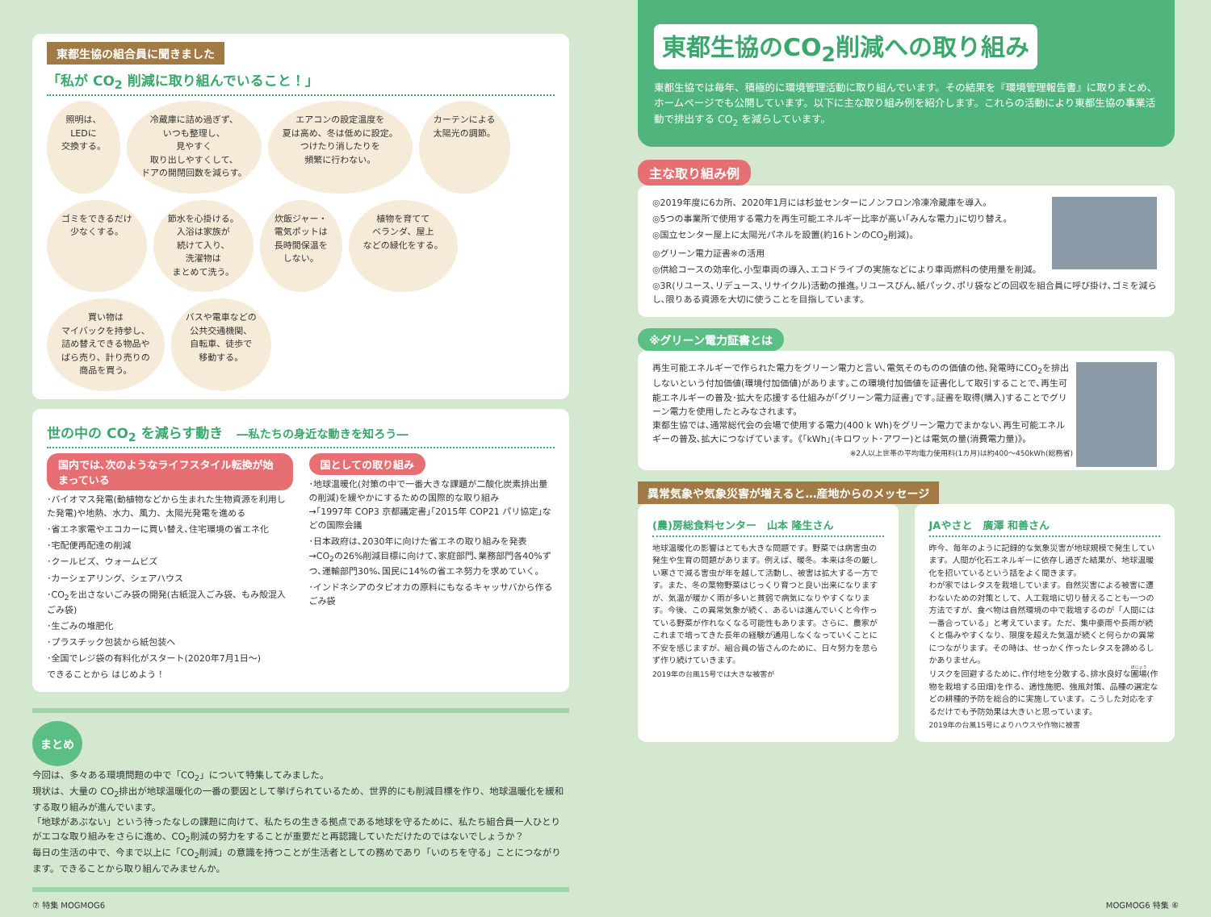東都生協の組合員に聞きました
「私が CO<sub>2</sub> 削減に取り組んでいること！」
照明は、
LEDに
交換する。
冷蔵庫に詰め過ぎず、
いつも整理し、
見やすく
取り出しやすくして、
ドアの開閉回数を減らす。
エアコンの設定温度を
夏は高め、冬は低めに設定。
つけたり消したりを
頻繁に行わない。
カーテンによる
太陽光の調節。
ゴミをできるだけ
少なくする。
節水を心掛ける。
入浴は家族が
続けて入り、
洗濯物は
まとめて洗う。
炊飯ジャー・
電気ポットは
長時間保温を
しない。
植物を育てて
ベランダ、屋上
などの緑化をする。
買い物は
マイバックを持参し、
詰め替えできる物品や
ばら売り、計り売りの
商品を買う。
バスや電車などの
公共交通機関、
自転車、徒歩で
移動する。
世の中の CO<sub>2</sub> を減らす動き　―私たちの身近な動きを知ろう―
国内では､次のようなライフスタイル転換が始まっている
･バイオマス発電(動植物などから生まれた生物資源を利用した発電)や地熱、水力、風力、太陽光発電を進める
･省エネ家電やエコカーに買い替え､住宅環境の省エネ化
･宅配便再配達の削減
･クールビズ、ウォームビズ
･カーシェアリング、シェアハウス
･CO<sub>2</sub>を出さないごみ袋の開発(古紙混入ごみ袋、もみ殻混入ごみ袋)
･生ごみの堆肥化
･プラスチック包装から紙包装へ
･全国でレジ袋の有料化がスタート(2020年7月1日～)
できることから はじめよう！
国としての取り組み
･地球温暖化(対策の中で一番大きな課題が二酸化炭素排出量の削減)を緩やかにするための国際的な取り組み
→｢1997年 COP3 京都議定書｣｢2015年 COP21 パリ協定｣などの国際会議
･日本政府は､2030年に向けた省エネの取り組みを発表
→CO<sub>2</sub>の26%削減目標に向けて､家庭部門､業務部門各40%ずつ､運輸部門30%､国民に14%の省エネ努力を求めていく。
･インドネシアのタピオカの原料にもなるキャッサバから作るごみ袋
まとめ
今回は、多々ある環境問題の中で「CO<sub>2</sub>」について特集してみました。
現状は、大量の CO<sub>2</sub>排出が地球温暖化の一番の要因として挙げられているため、世界的にも削減目標を作り、地球温暖化を緩和する取り組みが進んでいます。
「地球があぶない」という待ったなしの課題に向けて、私たちの生きる拠点である地球を守るために、私たち組合員一人ひとりがエコな取り組みをさらに進め、CO<sub>2</sub>削減の努力をすることが重要だと再認識していただけたのではないでしょうか？
毎日の生活の中で、今まで以上に「CO<sub>2</sub>削減」の意識を持つことが生活者としての務めであり「いのちを守る」ことにつながります。できることから取り組んでみませんか。
東都生協のCO<sub>2</sub>削減への取り組み
東都生協では毎年、積極的に環境管理活動に取り組んでいます。その結果を『環境管理報告書』に取りまとめ、ホームページでも公開しています。以下に主な取り組み例を紹介します。これらの活動により東都生協の事業活動で排出する CO<sub>2</sub> を減らしています。
主な取り組み例
◎2019年度に6カ所、2020年1月には杉並センターにノンフロン冷凍冷蔵庫を導入。
◎5つの事業所で使用する電力を再生可能エネルギー比率が高い｢みんな電力｣に切り替え。
◎国立センター屋上に太陽光パネルを設置(約16トンのCO<sub>2</sub>削減)。
◎グリーン電力証書※の活用
◎供給コースの効率化､小型車両の導入､エコドライブの実施などにより車両燃料の使用量を削減。
◎3R(リユース､リデュース､リサイクル)活動の推進｡リユースびん､紙パック､ポリ袋などの回収を組合員に呼び掛け､ゴミを減らし､限りある資源を大切に使うことを目指しています。
※グリーン電力証書とは
再生可能エネルギーで作られた電力をグリーン電力と言い､電気そのものの価値の他､発電時にCO<sub>2</sub>を排出しないという付加価値(環境付加価値)があります｡この環境付加価値を証書化して取引することで､再生可能エネルギーの普及･拡大を応援する仕組みが｢グリーン電力証書｣です｡証書を取得(購入)することでグリーン電力を使用したとみなされます。
東都生協では､通常総代会の会場で使用する電力(400 k Wh)をグリーン電力でまかない､再生可能エネルギーの普及､拡大につなげています。《｢kWh｣(キロワット･アワー)とは電気の量(消費電力量)》。
※2人以上世帯の平均電力使用料(1カ月)は約400～450kWh(総務省)
異常気象や気象災害が増えると…産地からのメッセージ
(農)房総食料センター　山本 隆生さん
地球温暖化の影響はとても大きな問題です。野菜では病害虫の発生や生育の問題があります。例えば、暖冬。本来は冬の厳しい寒さで減る害虫が年を越して活動し、被害は拡大する一方です。また、冬の葉物野菜はじっくり育つと良い出来になりますが、気温が暖かく雨が多いと貧弱で病気になりやすくなります。今後、この異常気象が続く、あるいは進んでいくと今作っている野菜が作れなくなる可能性もあります。さらに、農家がこれまで培ってきた長年の経験が通用しなくなっていくことに不安を感じますが、組合員の皆さんのために、日々努力を怠らず作り続けていきます。
2019年の台風15号では大きな被害が
JAやさと　廣澤 和善さん
昨今、毎年のように記録的な気象災害が地球規模で発生しています。人間が化石エネルギーに依存し過ぎた結果が、地球温暖化を招いているという話をよく聞きます。
わが家ではレタスを栽培しています。自然災害による被害に遭わないための対策として、人工栽培に切り替えることも一つの方法ですが、食べ物は自然環境の中で栽培するのが「人間には一番合っている」と考えています。ただ、集中豪雨や長雨が続くと傷みやすくなり、限度を超えた気温が続くと何らかの異常につながります。その時は、せっかく作ったレタスを諦めるしかありません。
リスクを回避するために､作付地を分散する､排水良好な圃場(作物を栽培する田畑)を作る、適性施肥、強風対策、品種の選定などの耕種的予防を総合的に実施しています。こうした対応をするだけでも予防効果は大きいと思っています。
2019年の台風15号によりハウスや作物に被害
⑦ 特集 MOGMOG6 MOGMOG6 特集 ⑥